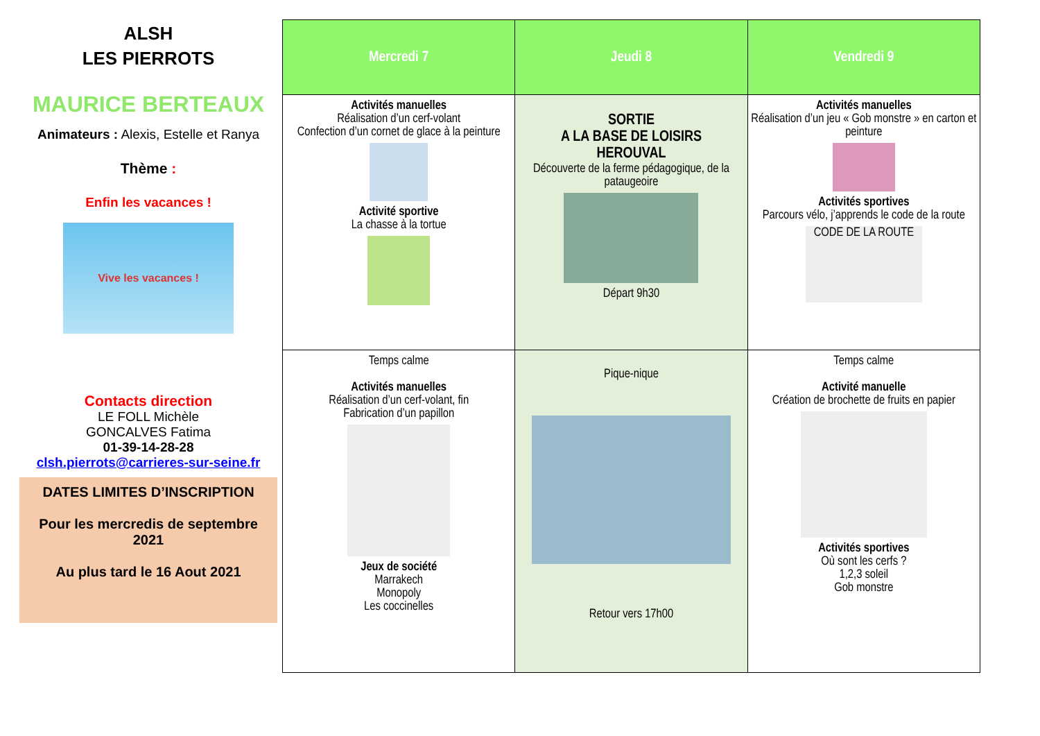ALSH
LES PIERROTS
MAURICE BERTEAUX
Animateurs : Alexis, Estelle et Ranya
Thème :
Enfin les vacances !
Vive les vacances !
Contacts direction
LE FOLL Michèle
GONCALVES Fatima
01-39-14-28-28
clsh.pierrots@carrieres-sur-seine.fr
DATES LIMITES D’INSCRIPTION
Pour les mercredis de septembre 2021
Au plus tard le 16 Aout 2021
| Mercredi 7 | Jeudi 8 | Vendredi 9 |
| --- | --- | --- |
| Activités manuelles Réalisation d’un cerf-volant Confection d’un cornet de glace à la peinture Activité sportive La chasse à la tortue | SORTIE A LA BASE DE LOISIRS HEROUVAL Découverte de la ferme pédagogique, de la pataugeoire Départ 9h30 | Activités manuelles Réalisation d’un jeu « Gob monstre » en carton et peinture Activités sportives Parcours vélo, j’apprends le code de la route CODE DE LA ROUTE |
| Temps calme Activités manuelles Réalisation d’un cerf-volant, fin Fabrication d’un papillon Jeux de société Marrakech Monopoly Les coccinelles | Pique-nique Retour vers 17h00 | Temps calme Activité manuelle Création de brochette de fruits en papier Activités sportives Où sont les cerfs ? 1,2,3 soleil Gob monstre |